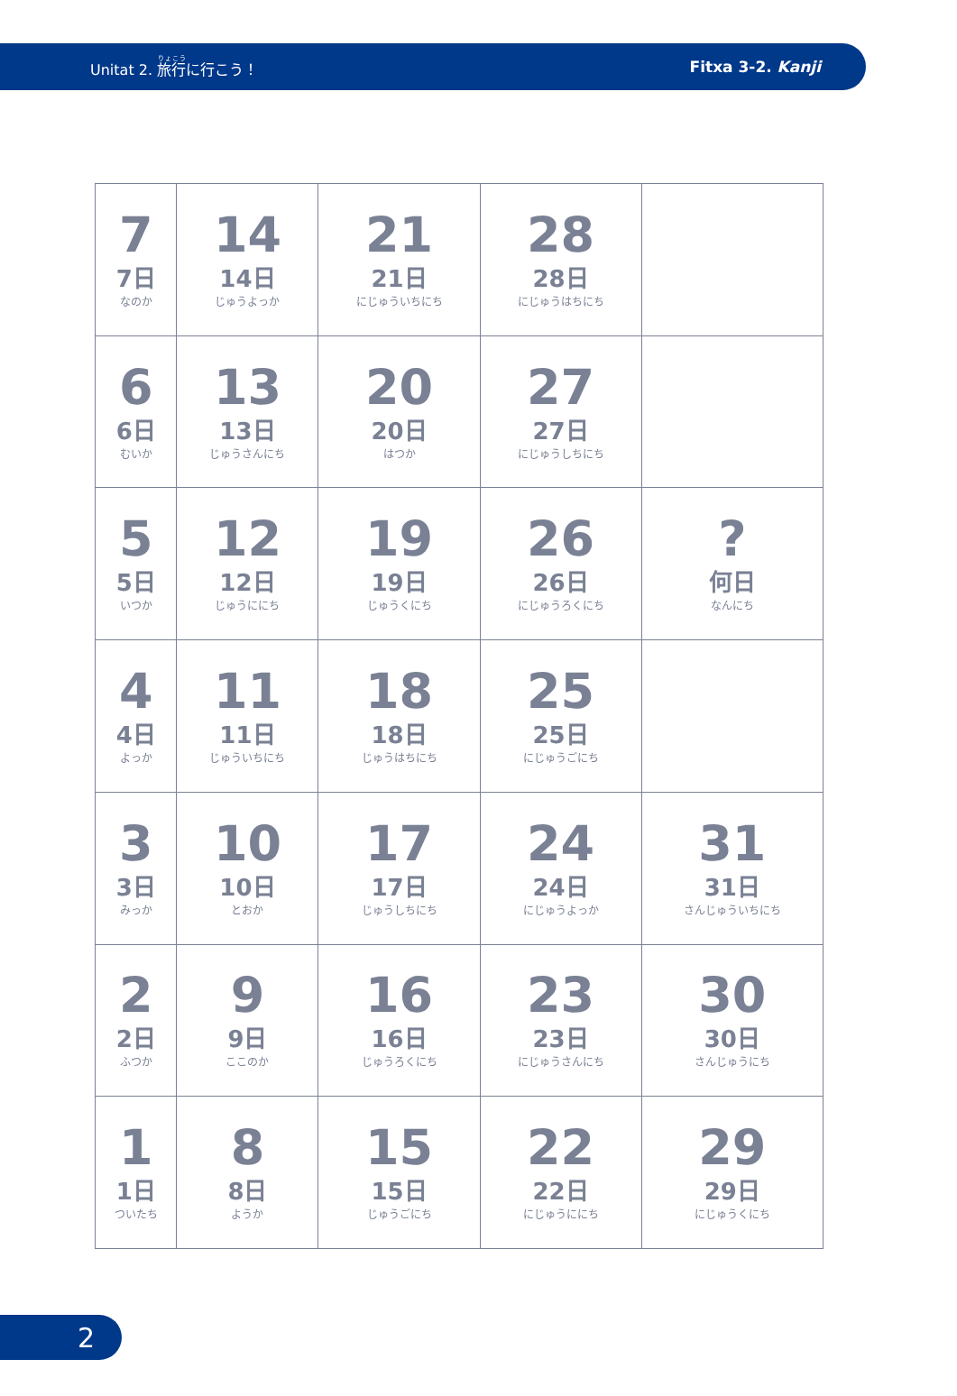Unitat 2. 旅行に行こう！ Fitxa 3-2. Kanji
| 7 7日 なのか | 14 14日 じゅうよっか | 21 21日 にじゅういちにち | 28 28日 にじゅうはちにち | |
| 6 6日 むいか | 13 13日 じゅうさんにち | 20 20日 はつか | 27 27日 にじゅうしちにち | |
| 5 5日 いつか | 12 12日 じゅうににち | 19 19日 じゅうくにち | 26 26日 にじゅうろくにち | ? 何日 なんにち |
| 4 4日 よっか | 11 11日 じゅういちにち | 18 18日 じゅうはちにち | 25 25日 にじゅうごにち | |
| 3 3日 みっか | 10 10日 とおか | 17 17日 じゅうしちにち | 24 24日 にじゅうよっか | 31 31日 さんじゅういちにち |
| 2 2日 ふつか | 9 9日 ここのか | 16 16日 じゅうろくにち | 23 23日 にじゅうさんにち | 30 30日 さんじゅうにち |
| 1 1日 ついたち | 8 8日 ようか | 15 15日 じゅうごにち | 22 22日 にじゅうににち | 29 29日 にじゅうくにち |
2